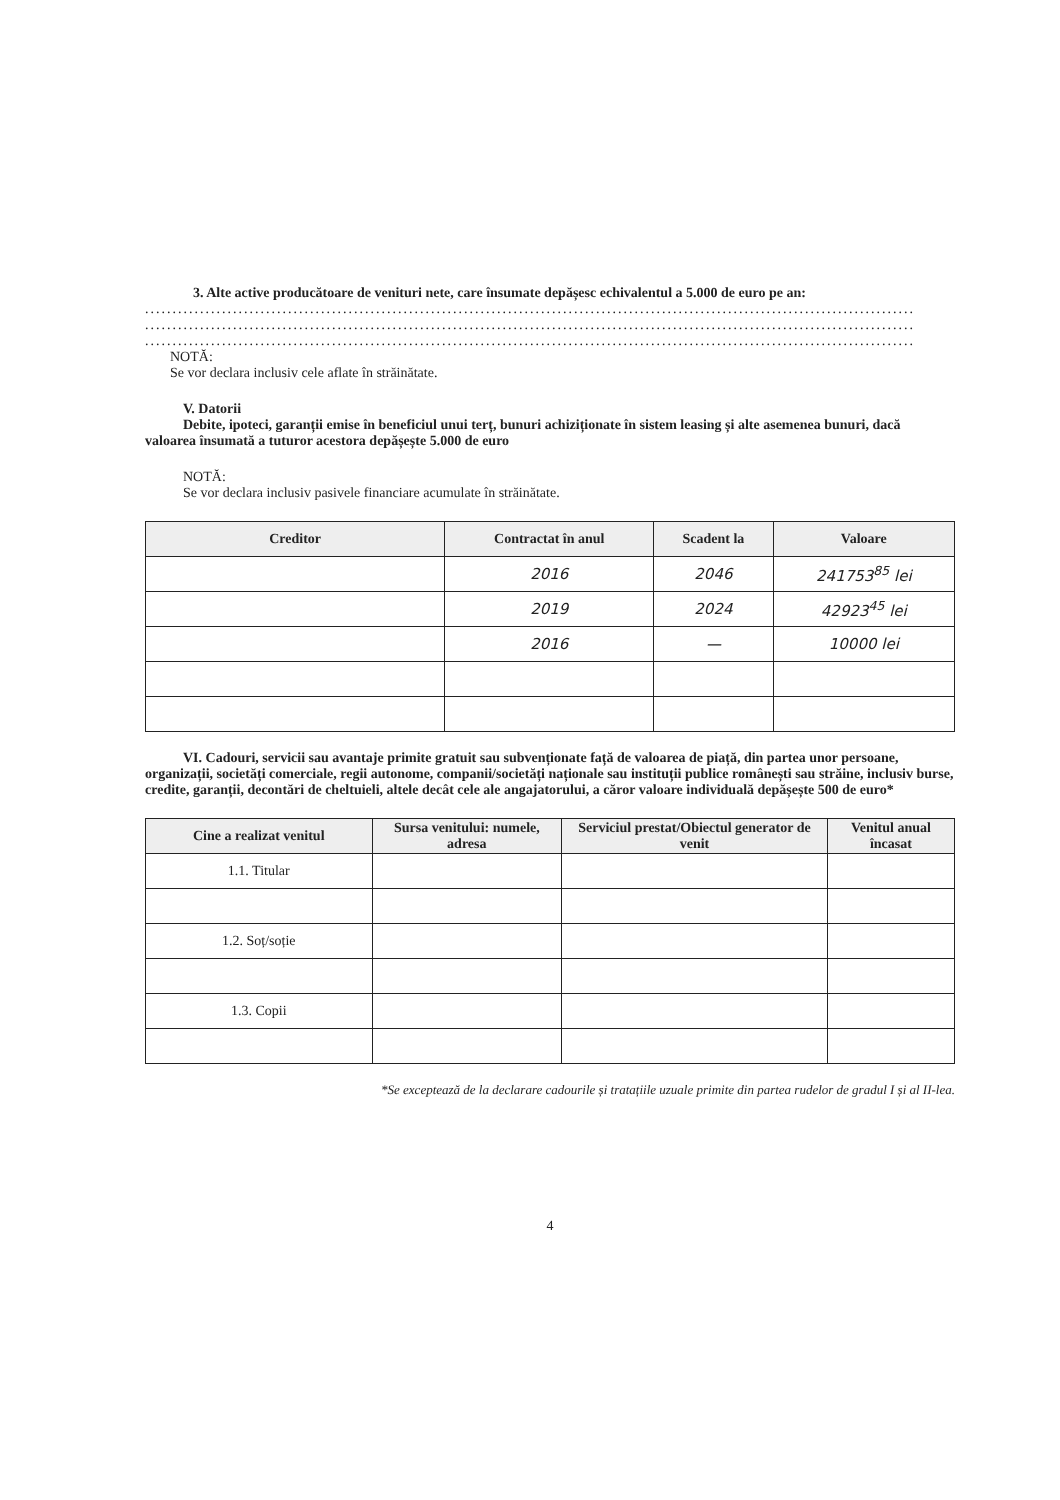3. Alte active producătoare de venituri nete, care însumate depășesc echivalentul a 5.000 de euro pe an:
............................................................................................................................................
............................................................................................................................................
............................................................................................................................................
NOTĂ:
Se vor declara inclusiv cele aflate în străinătate.
V. Datorii
Debite, ipoteci, garanții emise în beneficiul unui terț, bunuri achiziționate în sistem leasing și alte asemenea bunuri, dacă valoarea însumată a tuturor acestora depășește 5.000 de euro
NOTĂ:
Se vor declara inclusiv pasivele financiare acumulate în străinătate.
| Creditor | Contractat în anul | Scadent la | Valoare |
| --- | --- | --- | --- |
| | 2016 | 2046 | 241753<sup>85</sup> lei |
| | 2019 | 2024 | 42923<sup>45</sup> lei |
| | 2016 | — | 10000 lei |
VI. Cadouri, servicii sau avantaje primite gratuit sau subvenționate față de valoarea de piață, din partea unor persoane, organizații, societăți comerciale, regii autonome, companii/societăți naționale sau instituții publice românești sau străine, inclusiv burse, credite, garanții, decontări de cheltuieli, altele decât cele ale angajatorului, a căror valoare individuală depășește 500 de euro*
| Cine a realizat venitul | Sursa venitului: numele, adresa | Serviciul prestat/Obiectul generator de venit | Venitul anual încasat |
| --- | --- | --- | --- |
| 1.1. Titular | | | |
| 1.2. Soț/soție | | | |
| 1.3. Copii | | | |
*Se exceptează de la declarare cadourile și tratațiile uzuale primite din partea rudelor de gradul I și al II-lea.
4